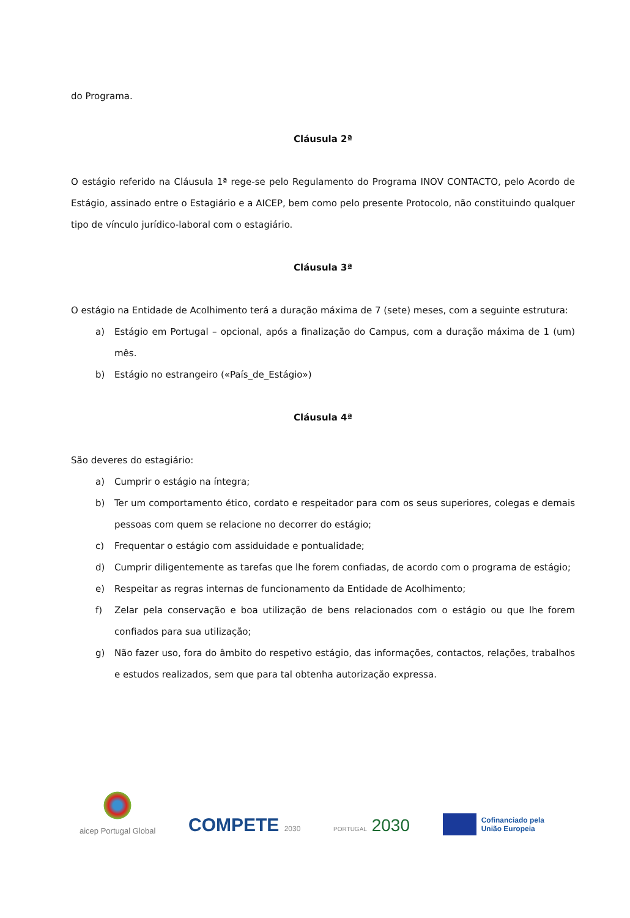do Programa.
Cláusula 2ª
O estágio referido na Cláusula 1ª rege-se pelo Regulamento do Programa INOV CONTACTO, pelo Acordo de Estágio, assinado entre o Estagiário e a AICEP, bem como pelo presente Protocolo, não constituindo qualquer tipo de vínculo jurídico-laboral com o estagiário.
Cláusula 3ª
O estágio na Entidade de Acolhimento terá a duração máxima de 7 (sete) meses, com a seguinte estrutura:
a) Estágio em Portugal – opcional, após a finalização do Campus, com a duração máxima de 1 (um) mês.
b) Estágio no estrangeiro («País_de_Estágio»)
Cláusula 4ª
São deveres do estagiário:
a) Cumprir o estágio na íntegra;
b) Ter um comportamento ético, cordato e respeitador para com os seus superiores, colegas e demais pessoas com quem se relacione no decorrer do estágio;
c) Frequentar o estágio com assiduidade e pontualidade;
d) Cumprir diligentemente as tarefas que lhe forem confiadas, de acordo com o programa de estágio;
e) Respeitar as regras internas de funcionamento da Entidade de Acolhimento;
f) Zelar pela conservação e boa utilização de bens relacionados com o estágio ou que lhe forem confiados para sua utilização;
g) Não fazer uso, fora do âmbito do respetivo estágio, das informações, contactos, relações, trabalhos e estudos realizados, sem que para tal obtenha autorização expressa.
aicep Portugal Global
COMPETE 2030
PORTUGAL 2030
Cofinanciado pela
União Europeia